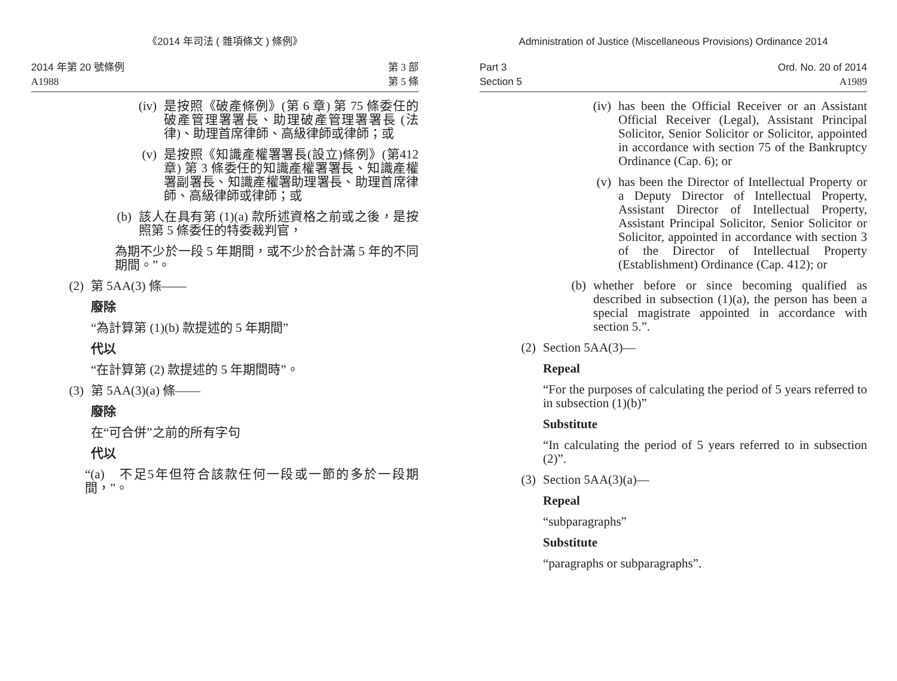《2014 年司法 ( 雜項條文 ) 條例》
2014 年第 20 號條例
A1988
第 3 部
第 5 條
(iv)
是按照《破產條例》(第 6 章) 第 75 條委任的破產管理署署長、助理破產管理署署長 (法律)、助理首席律師、高級律師或律師；或
(v) 是按照《知識產權署署長(設立)條例》(第412章) 第 3 條委任的知識產權署署長、知識產權署副署長、知識產權署助理署長、助理首席律師、高級律師或律師；或
(b) 該人在具有第 (1)(a) 款所述資格之前或之後，是按照第 5 條委任的特委裁判官，
為期不少於一段 5 年期間，或不少於合計滿 5 年的不同期間。”。
(2)
第 5AA(3) 條——
廢除
“為計算第 (1)(b) 款提述的 5 年期間”
代以
“在計算第 (2) 款提述的 5 年期間時”。
(3)
第 5AA(3)(a) 條——
廢除
在“可合併”之前的所有字句
代以
“(a)　不足5年但符合該款任何一段或一節的多於一段期間，”。
Administration of Justice (Miscellaneous Provisions) Ordinance 2014
Part 3
Section 5
Ord. No. 20 of 2014
A1989
(iv)
has been the Official Receiver or an Assistant Official Receiver (Legal), Assistant Principal Solicitor, Senior Solicitor or Solicitor, appointed in accordance with section 75 of the Bankruptcy Ordinance (Cap. 6); or
(v) has been the Director of Intellectual Property or a Deputy Director of Intellectual Property, Assistant Director of Intellectual Property, Assistant Principal Solicitor, Senior Solicitor or Solicitor, appointed in accordance with section 3 of the Director of Intellectual Property (Establishment) Ordinance (Cap. 412); or
(b) whether before or since becoming qualified as described in subsection (1)(a), the person has been a special magistrate appointed in accordance with section 5.”.
(2) Section 5AA(3)—
Repeal
“For the purposes of calculating the period of 5 years referred to in subsection (1)(b)”
Substitute
“In calculating the period of 5 years referred to in subsection (2)”.
(3) Section 5AA(3)(a)—
Repeal
“subparagraphs”
Substitute
“paragraphs or subparagraphs”.